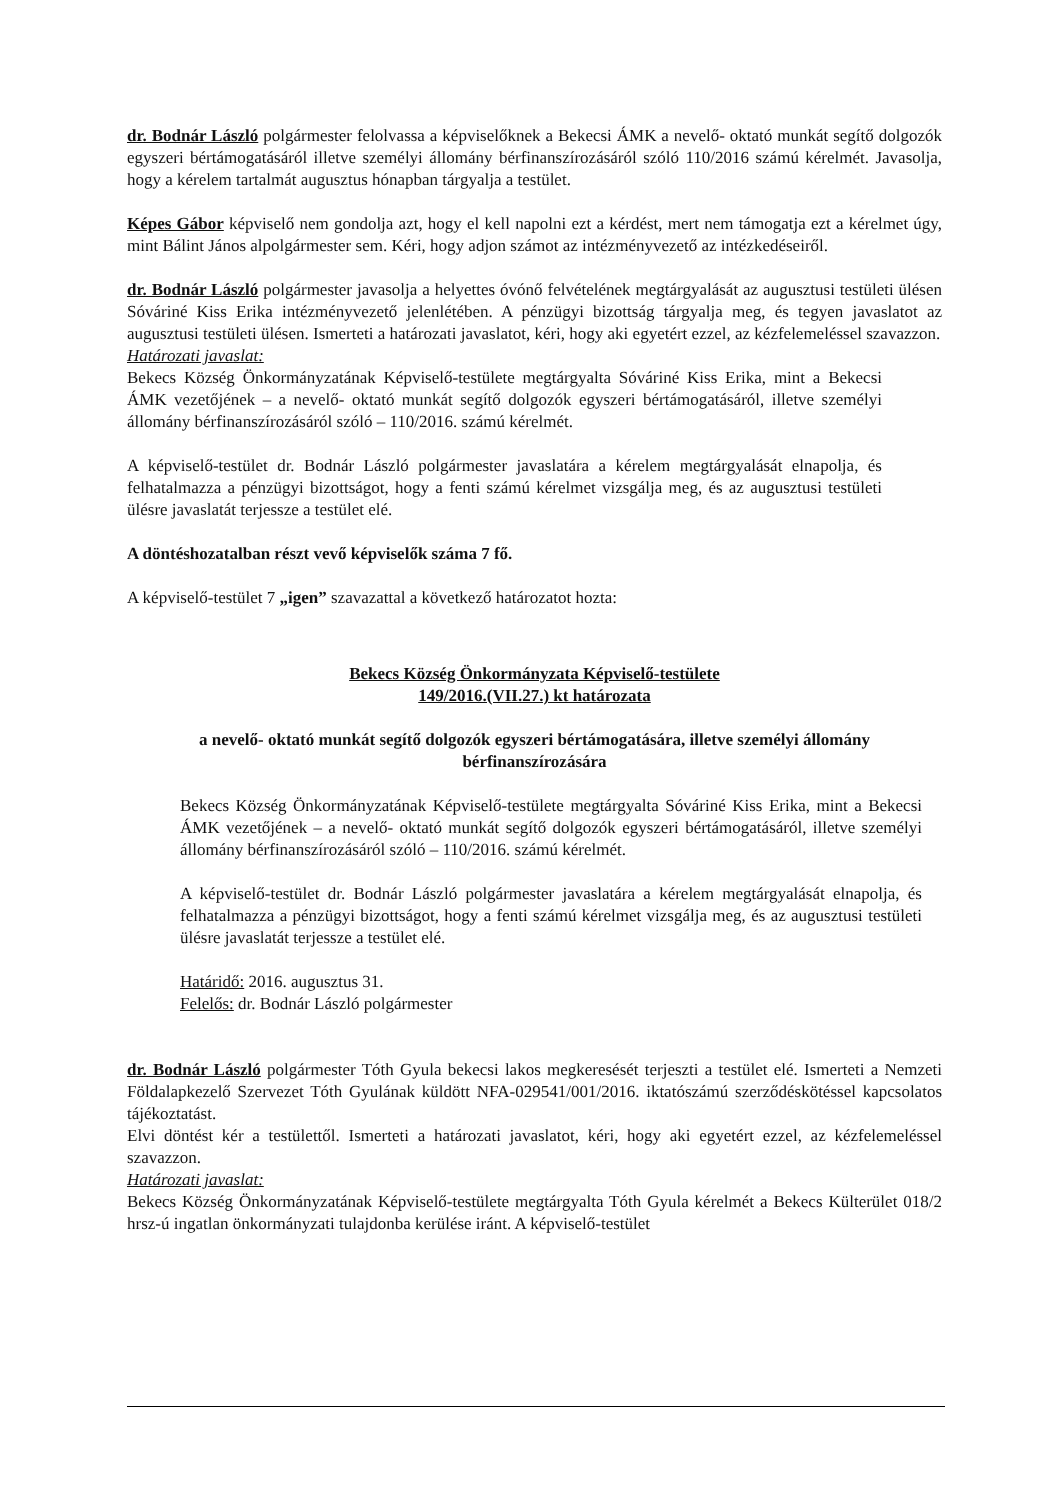dr. Bodnár László polgármester felolvassa a képviselőknek a Bekecsi ÁMK a nevelő- oktató munkát segítő dolgozók egyszeri bértámogatásáról illetve személyi állomány bérfinanszírozásáról szóló 110/2016 számú kérelmét. Javasolja, hogy a kérelem tartalmát augusztus hónapban tárgyalja a testület.
Képes Gábor képviselő nem gondolja azt, hogy el kell napolni ezt a kérdést, mert nem támogatja ezt a kérelmet úgy, mint Bálint János alpolgármester sem. Kéri, hogy adjon számot az intézményvezető az intézkedéseiről.
dr. Bodnár László polgármester javasolja a helyettes óvónő felvételének megtárgyalását az augusztusi testületi ülésen Sóváriné Kiss Erika intézményvezető jelenlétében. A pénzügyi bizottság tárgyalja meg, és tegyen javaslatot az augusztusi testületi ülésen. Ismerteti a határozati javaslatot, kéri, hogy aki egyetért ezzel, az kézfelemeléssel szavazzon.
Határozati javaslat:
Bekecs Község Önkormányzatának Képviselő-testülete megtárgyalta Sóváriné Kiss Erika, mint a Bekecsi ÁMK vezetőjének – a nevelő- oktató munkát segítő dolgozók egyszeri bértámogatásáról, illetve személyi állomány bérfinanszírozásáról szóló – 110/2016. számú kérelmét.
A képviselő-testület dr. Bodnár László polgármester javaslatára a kérelem megtárgyalását elnapolja, és felhatalmazza a pénzügyi bizottságot, hogy a fenti számú kérelmet vizsgálja meg, és az augusztusi testületi ülésre javaslatát terjessze a testület elé.
A döntéshozatalban részt vevő képviselők száma 7 fő.
A képviselő-testület 7 „igen” szavazattal a következő határozatot hozta:
Bekecs Község Önkormányzata Képviselő-testülete
149/2016.(VII.27.) kt határozata
a nevelő- oktató munkát segítő dolgozók egyszeri bértámogatására, illetve személyi állomány bérfinanszírozására
Bekecs Község Önkormányzatának Képviselő-testülete megtárgyalta Sóváriné Kiss Erika, mint a Bekecsi ÁMK vezetőjének – a nevelő- oktató munkát segítő dolgozók egyszeri bértámogatásáról, illetve személyi állomány bérfinanszírozásáról szóló – 110/2016. számú kérelmét.
A képviselő-testület dr. Bodnár László polgármester javaslatára a kérelem megtárgyalását elnapolja, és felhatalmazza a pénzügyi bizottságot, hogy a fenti számú kérelmet vizsgálja meg, és az augusztusi testületi ülésre javaslatát terjessze a testület elé.
Határidő: 2016. augusztus 31.
Felelős: dr. Bodnár László polgármester
dr. Bodnár László polgármester Tóth Gyula bekecsi lakos megkeresését terjeszti a testület elé. Ismerteti a Nemzeti Földalapkezelő Szervezet Tóth Gyulának küldött NFA-029541/001/2016. iktatószámú szerződéskötéssel kapcsolatos tájékoztatást.
Elvi döntést kér a testülettől. Ismerteti a határozati javaslatot, kéri, hogy aki egyetért ezzel, az kézfelemeléssel szavazzon.
Határozati javaslat:
Bekecs Község Önkormányzatának Képviselő-testülete megtárgyalta Tóth Gyula kérelmét a Bekecs Külterület 018/2 hrsz-ú ingatlan önkormányzati tulajdonba kerülése iránt. A képviselő-testület